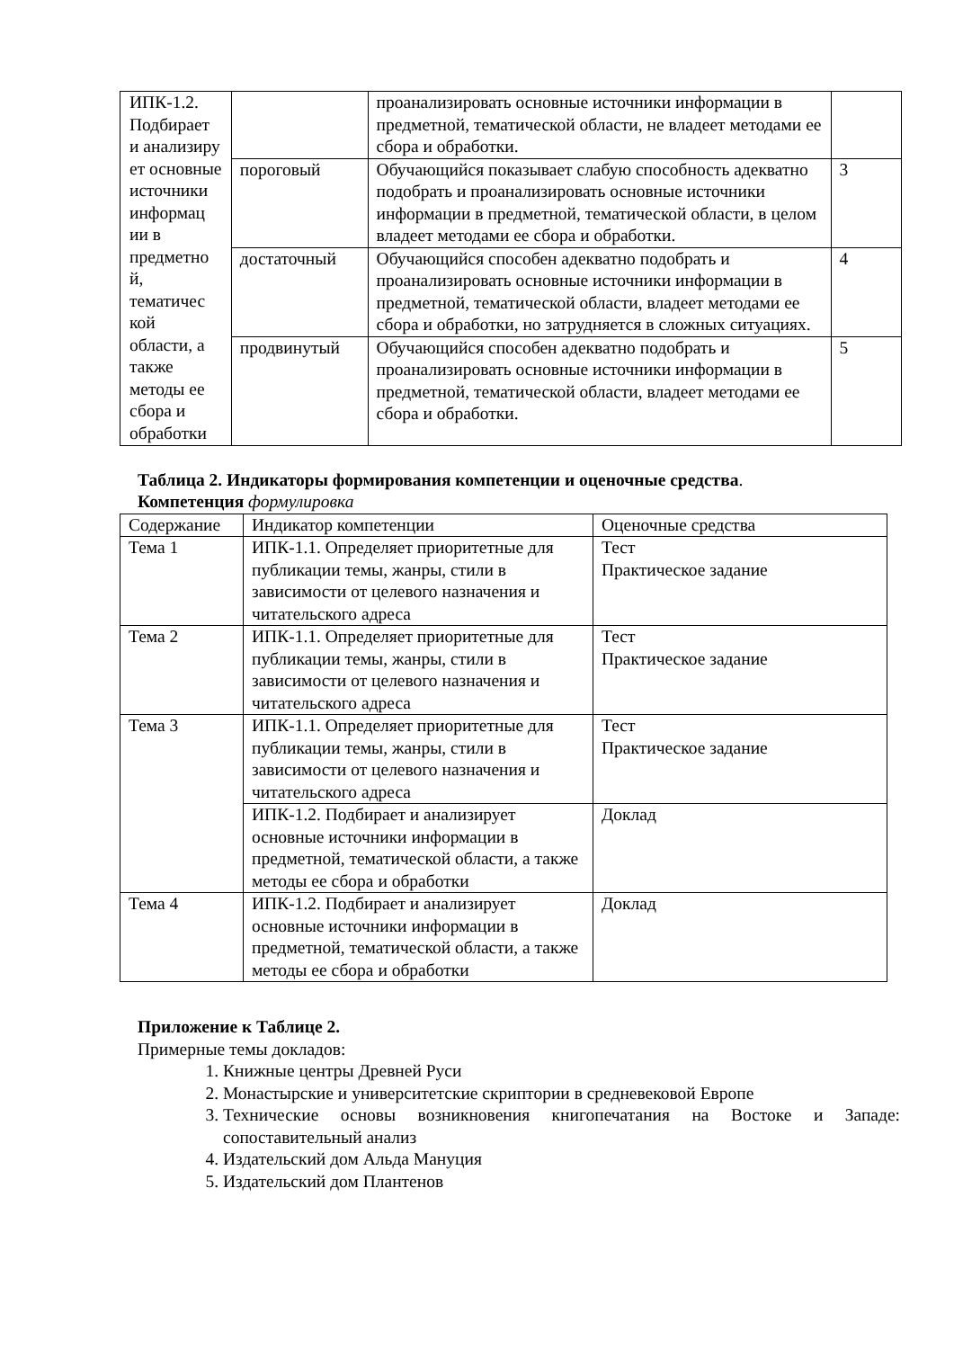| ИПК-1.2. Подбирает и анализиру ет основные источники информац ии в предметно й, тематичес кой области, а также методы ее сбора и обработки | | проанализировать основные источники информации в предметной, тематической области, не владеет методами ее сбора и обработки. | |
| | пороговый | Обучающийся показывает слабую способность адекватно подобрать и проанализировать основные источники информации в предметной, тематической области, в целом владеет методами ее сбора и обработки. | 3 |
| | достаточный | Обучающийся способен адекватно подобрать и проанализировать основные источники информации в предметной, тематической области, владеет методами ее сбора и обработки, но затрудняется в сложных ситуациях. | 4 |
| | продвинутый | Обучающийся способен адекватно подобрать и проанализировать основные источники информации в предметной, тематической области, владеет методами ее сбора и обработки. | 5 |
Таблица 2. Индикаторы формирования компетенции и оценочные средства.
Компетенция формулировка
| Содержание | Индикатор компетенции | Оценочные средства |
| Тема 1 | ИПК-1.1. Определяет приоритетные для публикации темы, жанры, стили в зависимости от целевого назначения и читательского адреса | Тест Практическое задание |
| Тема 2 | ИПК-1.1. Определяет приоритетные для публикации темы, жанры, стили в зависимости от целевого назначения и читательского адреса | Тест Практическое задание |
| Тема 3 | ИПК-1.1. Определяет приоритетные для публикации темы, жанры, стили в зависимости от целевого назначения и читательского адреса | Тест Практическое задание |
| | ИПК-1.2. Подбирает и анализирует основные источники информации в предметной, тематической области, а также методы ее сбора и обработки | Доклад |
| Тема 4 | ИПК-1.2. Подбирает и анализирует основные источники информации в предметной, тематической области, а также методы ее сбора и обработки | Доклад |
Приложение к Таблице 2.
Примерные темы докладов:
1. Книжные центры Древней Руси
2. Монастырские и университетские скриптории в средневековой Европе
3. Технические основы возникновения книгопечатания на Востоке и Западе: сопоставительный анализ
4. Издательский дом Альда Мануция
5. Издательский дом Плантенов